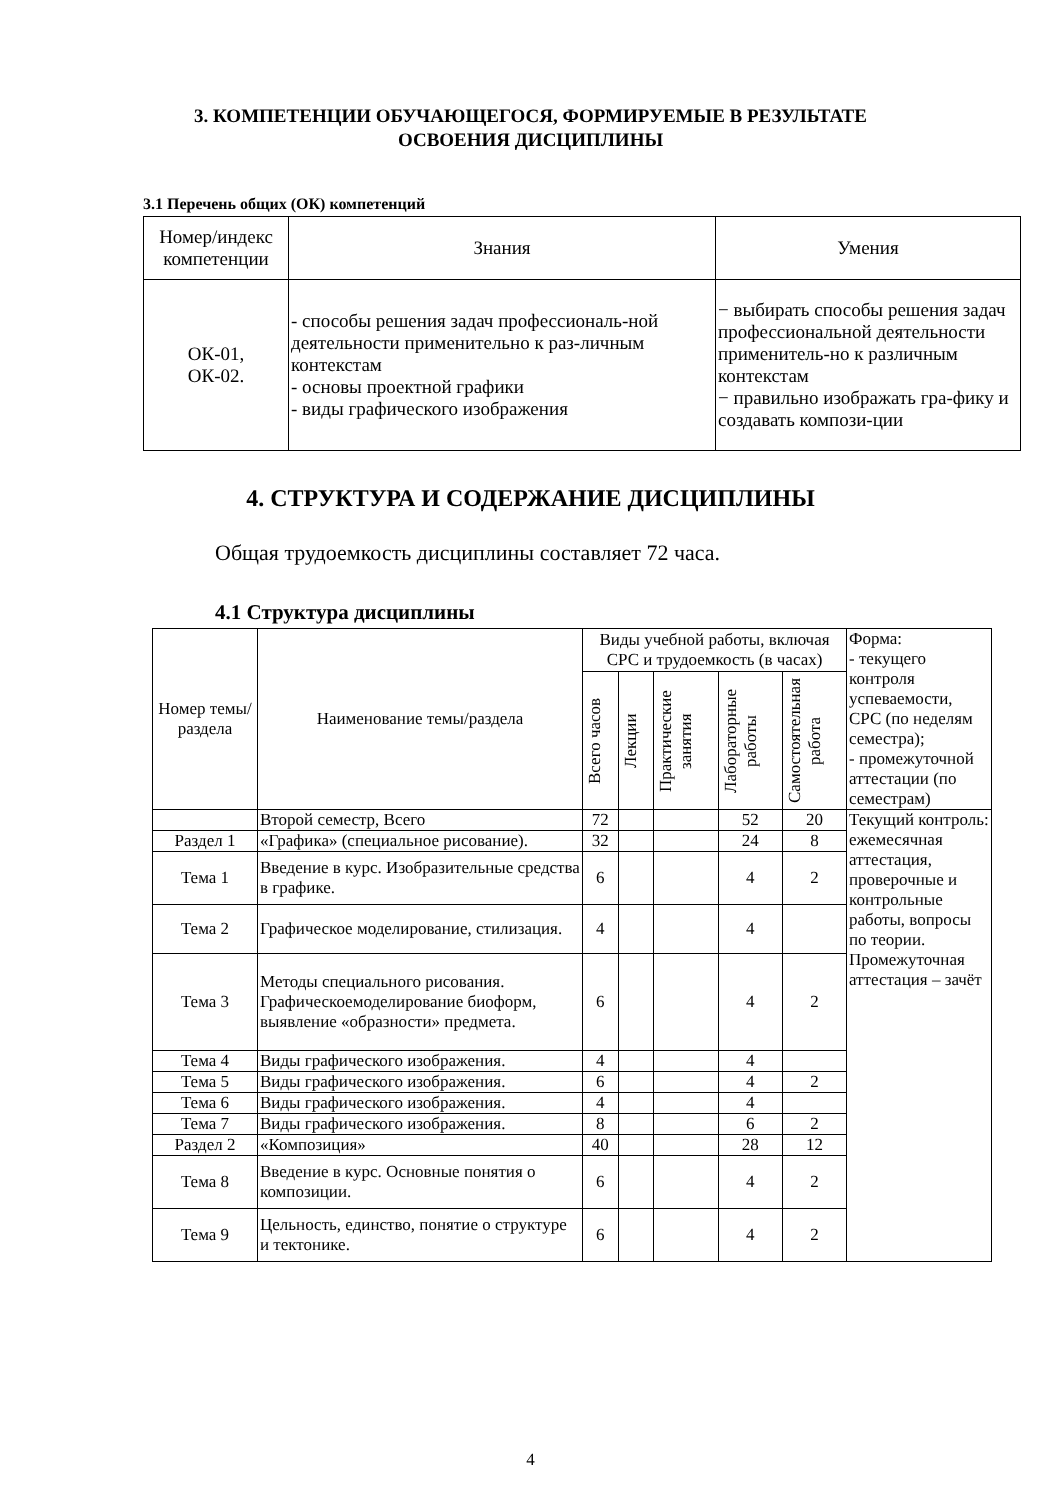3. КОМПЕТЕНЦИИ ОБУЧАЮЩЕГОСЯ, ФОРМИРУЕМЫЕ В РЕЗУЛЬТАТЕ
ОСВОЕНИЯ ДИСЦИПЛИНЫ
3.1 Перечень общих (ОК) компетенций
| Номер/индекс компетенции | Знания | Умения |
| --- | --- | --- |
| ОК-01, ОК-02. | - способы решения задач профессиональ-ной деятельности применительно к раз-личным контекстам - основы проектной графики - виды графического изображения | − выбирать способы решения задач профессиональной деятельности применитель-но к различным контекстам − правильно изображать гра-фику и создавать компози-ции |
4. СТРУКТУРА И СОДЕРЖАНИЕ ДИСЦИПЛИНЫ
Общая трудоемкость дисциплины составляет 72 часа.
4.1 Структура дисциплины
| Номер темы/ раздела | Наименование темы/раздела | Виды учебной работы, включая СРС и трудоемкость (в часах) | | | | | Форма: - текущего контроля успеваемости, СРС (по неделям семестра); - промежуточной аттестации (по семестрам) |
| | | Всего часов | Лекции | Практические занятия | Лабораторные работы | Самостоятельная работа | |
| | Второй семестр, Всего | 72 | | | 52 | 20 | Текущий контроль: ежемесячная аттестация, проверочные и контрольные работы, вопросы по теории. Промежуточная аттестация – зачёт |
| Раздел 1 | «Графика» (специальное рисование). | 32 | | | 24 | 8 | |
| Тема 1 | Введение в курс. Изобразительные средства в графике. | 6 | | | 4 | 2 | |
| Тема 2 | Графическое моделирование, стилизация. | 4 | | | 4 | | |
| Тема 3 | Методы специального рисования. Графическоемоделирование биоформ, выявление «образности» предмета. | 6 | | | 4 | 2 | |
| Тема 4 | Виды графического изображения. | 4 | | | 4 | | |
| Тема 5 | Виды графического изображения. | 6 | | | 4 | 2 | |
| Тема 6 | Виды графического изображения. | 4 | | | 4 | | |
| Тема 7 | Виды графического изображения. | 8 | | | 6 | 2 | |
| Раздел 2 | «Композиция» | 40 | | | 28 | 12 | |
| Тема 8 | Введение в курс. Основные понятия о композиции. | 6 | | | 4 | 2 | |
| Тема 9 | Цельность, единство, понятие о структуре и тектонике. | 6 | | | 4 | 2 | |
4